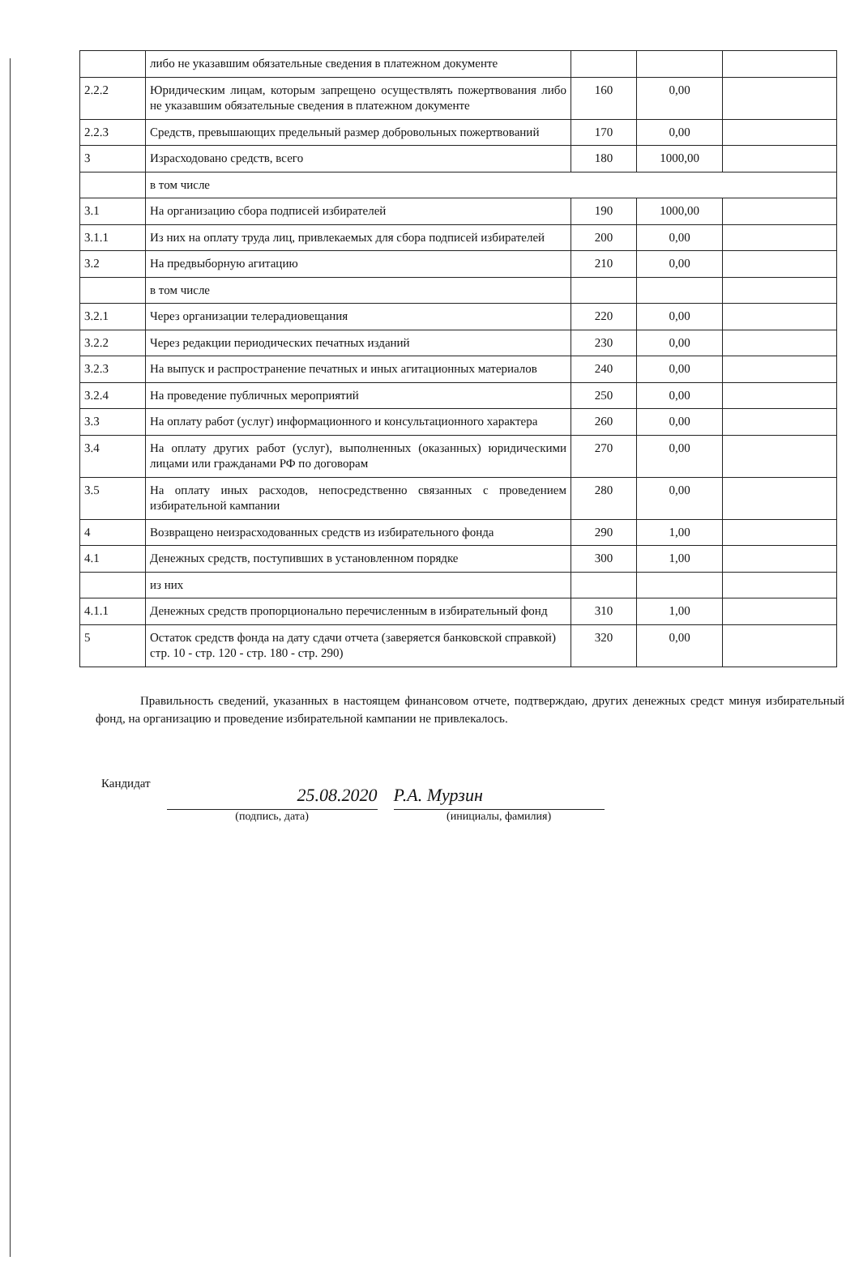| | либо не указавшим обязательные сведения в платежном документе | | | |
| 2.2.2 | Юридическим лицам, которым запрещено осуществлять пожертвования либо не указавшим обязательные сведения в платежном документе | 160 | 0,00 | |
| 2.2.3 | Средств, превышающих предельный размер добровольных пожертвований | 170 | 0,00 | |
| 3 | Израсходовано средств, всего | 180 | 1000,00 | |
| | в том числе | | | |
| 3.1 | На организацию сбора подписей избирателей | 190 | 1000,00 | |
| 3.1.1 | Из них на оплату труда лиц, привлекаемых для сбора подписей избирателей | 200 | 0,00 | |
| 3.2 | На предвыборную агитацию | 210 | 0,00 | |
| | в том числе | | | |
| 3.2.1 | Через организации телерадиовещания | 220 | 0,00 | |
| 3.2.2 | Через редакции периодических печатных изданий | 230 | 0,00 | |
| 3.2.3 | На выпуск и распространение печатных и иных агитационных материалов | 240 | 0,00 | |
| 3.2.4 | На проведение публичных мероприятий | 250 | 0,00 | |
| 3.3 | На оплату работ (услуг) информационного и консультационного характера | 260 | 0,00 | |
| 3.4 | На оплату других работ (услуг), выполненных (оказанных) юридическими лицами или гражданами РФ по договорам | 270 | 0,00 | |
| 3.5 | На оплату иных расходов, непосредственно связанных с проведением избирательной кампании | 280 | 0,00 | |
| 4 | Возвращено неизрасходованных средств из избирательного фонда | 290 | 1,00 | |
| 4.1 | Денежных средств, поступивших в установленном порядке | 300 | 1,00 | |
| | из них | | | |
| 4.1.1 | Денежных средств пропорционально перечисленным в избирательный фонд | 310 | 1,00 | |
| 5 | Остаток средств фонда на дату сдачи отчета (заверяется банковской справкой) стр. 10 - стр. 120 - стр. 180 - стр. 290) | 320 | 0,00 | |
Правильность сведений, указанных в настоящем финансовом отчете, подтверждаю, других денежных средст минуя избирательный фонд, на организацию и проведение избирательной кампании не привлекалось.
Кандидат
25.08.2020
(подпись, дата)
Р.А. Мурзин
(инициалы, фамилия)